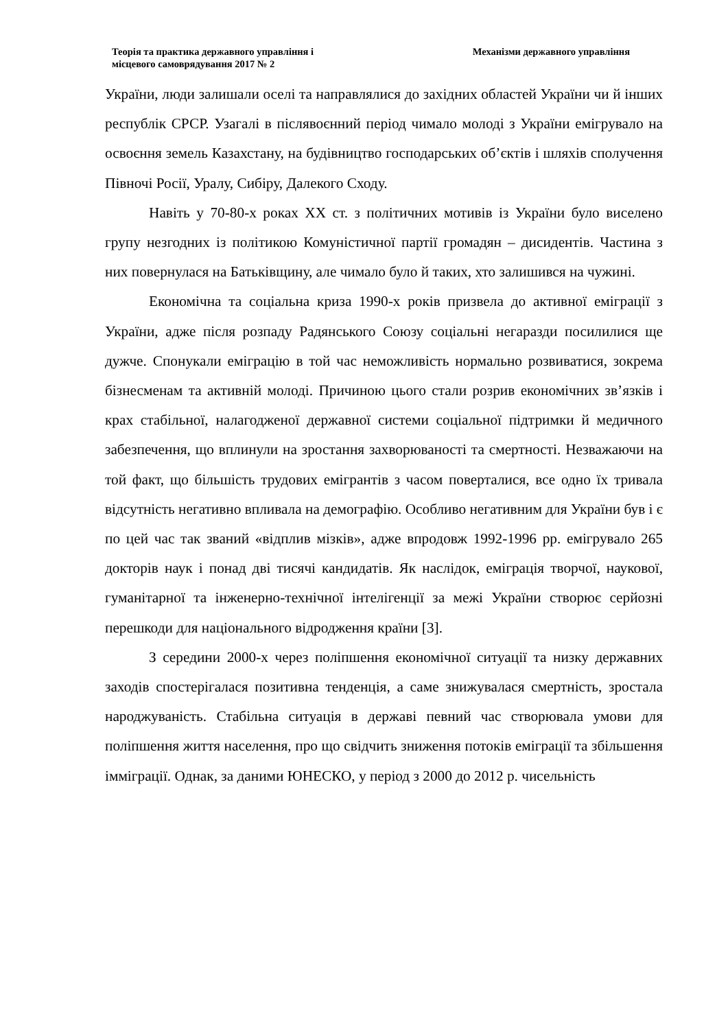Теорія та практика державного управління і
місцевого самоврядування 2017 № 2
Механізми державного управління
України, люди залишали оселі та направлялися до західних областей України чи й інших республік СРСР. Узагалі в післявоєнний період чимало молоді з України емігрувало на освоєння земель Казахстану, на будівництво господарських об’єктів і шляхів сполучення Півночі Росії, Уралу, Сибіру, Далекого Сходу.
Навіть у 70-80-х роках ХХ ст. з політичних мотивів із України було виселено групу незгодних із політикою Комуністичної партії громадян – дисидентів. Частина з них повернулася на Батьківщину, але чимало було й таких, хто залишився на чужині.
Економічна та соціальна криза 1990-х років призвела до активної еміграції з України, адже після розпаду Радянського Союзу соціальні негаразди посилилися ще дужче. Спонукали еміграцію в той час неможливість нормально розвиватися, зокрема бізнесменам та активній молоді. Причиною цього стали розрив економічних зв’язків і крах стабільної, налагодженої державної системи соціальної підтримки й медичного забезпечення, що вплинули на зростання захворюваності та смертності. Незважаючи на той факт, що більшість трудових емігрантів з часом поверталися, все одно їх тривала відсутність негативно впливала на демографію. Особливо негативним для України був і є по цей час так званий «відплив мізків», адже впродовж 1992-1996 рр. емігрувало 265 докторів наук і понад дві тисячі кандидатів. Як наслідок, еміграція творчої, наукової, гуманітарної та інженерно-технічної інтелігенції за межі України створює серйозні перешкоди для національного відродження країни [3].
З середини 2000-х через поліпшення економічної ситуації та низку державних заходів спостерігалася позитивна тенденція, а саме знижувалася смертність, зростала народжуваність. Стабільна ситуація в державі певний час створювала умови для поліпшення життя населення, про що свідчить зниження потоків еміграції та збільшення імміграції. Однак, за даними ЮНЕСКО, у період з 2000 до 2012 р. чисельність